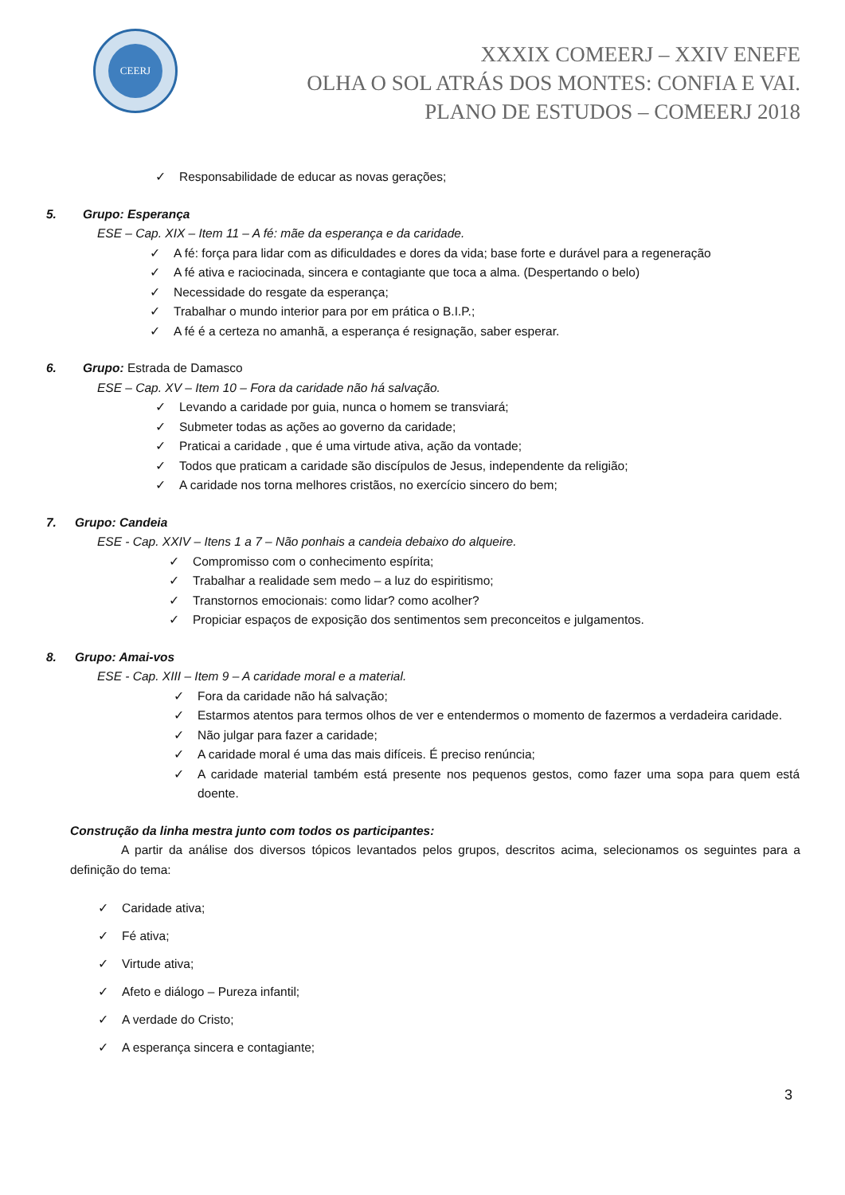CEERJ
XXXIX COMEERJ – XXIV ENEFE
OLHA O SOL ATRÁS DOS MONTES: CONFIA E VAI.
PLANO DE ESTUDOS – COMEERJ 2018
✓ Responsabilidade de educar as novas gerações;
5. Grupo: Esperança
ESE – Cap. XIX – Item 11 – A fé: mãe da esperança e da caridade.
✓ A fé: força para lidar com as dificuldades e dores da vida; base forte e durável para a regeneração
✓ A fé ativa e raciocinada, sincera e contagiante que toca a alma. (Despertando o belo)
✓ Necessidade do resgate da esperança;
✓ Trabalhar o mundo interior para por em prática o B.I.P.;
✓ A fé é a certeza no amanhã, a esperança é resignação, saber esperar.
6. Grupo: Estrada de Damasco
ESE – Cap. XV – Item 10 – Fora da caridade não há salvação.
✓ Levando a caridade por guia, nunca o homem se transviará;
✓ Submeter todas as ações ao governo da caridade;
✓ Praticai a caridade , que é uma virtude ativa, ação da vontade;
✓ Todos que praticam a caridade são discípulos de Jesus, independente da religião;
✓ A caridade nos torna melhores cristãos, no exercício sincero do bem;
7. Grupo: Candeia
ESE - Cap. XXIV – Itens 1 a 7 – Não ponhais a candeia debaixo do alqueire.
✓ Compromisso com o conhecimento espírita;
✓ Trabalhar a realidade sem medo – a luz do espiritismo;
✓ Transtornos emocionais: como lidar? como acolher?
✓ Propiciar espaços de exposição dos sentimentos sem preconceitos e julgamentos.
8. Grupo: Amai-vos
ESE - Cap. XIII – Item 9 – A caridade moral e a material.
✓ Fora da caridade não há salvação;
✓ Estarmos atentos para termos olhos de ver e entendermos o momento de fazermos a verdadeira caridade.
✓ Não julgar para fazer a caridade;
✓ A caridade moral é uma das mais difíceis. É preciso renúncia;
✓ A caridade material também está presente nos pequenos gestos, como fazer uma sopa para quem está doente.
Construção da linha mestra junto com todos os participantes:
A partir da análise dos diversos tópicos levantados pelos grupos, descritos acima, selecionamos os seguintes para a definição do tema:
✓ Caridade ativa;
✓ Fé ativa;
✓ Virtude ativa;
✓ Afeto e diálogo – Pureza infantil;
✓ A verdade do Cristo;
✓ A esperança sincera e contagiante;
3